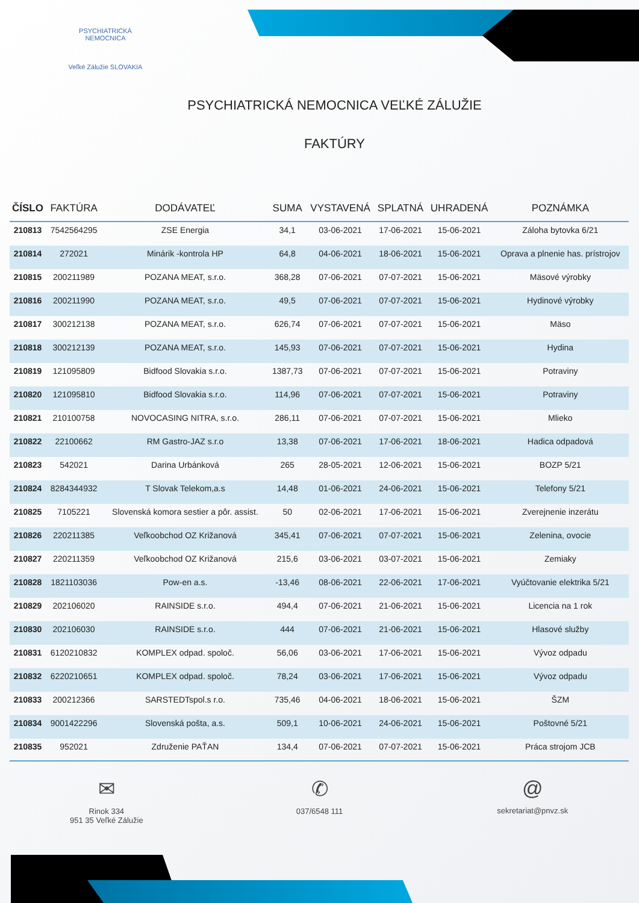PSYCHIATRICKÁ NEMOCNICA
Veľké Zálužie SLOVAKIA
PSYCHIATRICKÁ NEMOCNICA VEĽKÉ ZÁLUŽIE
FAKTÚRY
| ČÍSLO | FAKTÚRA | DODÁVATEĽ | SUMA | VYSTAVENÁ | SPLATNÁ | UHRADENÁ | POZNÁMKA |
| --- | --- | --- | --- | --- | --- | --- | --- |
| 210813 | 7542564295 | ZSE Energia | 34,1 | 03-06-2021 | 17-06-2021 | 15-06-2021 | Záloha bytovka 6/21 |
| 210814 | 272021 | Minárik -kontrola HP | 64,8 | 04-06-2021 | 18-06-2021 | 15-06-2021 | Oprava a plnenie has. prístrojov |
| 210815 | 200211989 | POZANA MEAT, s.r.o. | 368,28 | 07-06-2021 | 07-07-2021 | 15-06-2021 | Mäsové výrobky |
| 210816 | 200211990 | POZANA MEAT, s.r.o. | 49,5 | 07-06-2021 | 07-07-2021 | 15-06-2021 | Hydinové výrobky |
| 210817 | 300212138 | POZANA MEAT, s.r.o. | 626,74 | 07-06-2021 | 07-07-2021 | 15-06-2021 | Mäso |
| 210818 | 300212139 | POZANA MEAT, s.r.o. | 145,93 | 07-06-2021 | 07-07-2021 | 15-06-2021 | Hydina |
| 210819 | 121095809 | Bidfood Slovakia s.r.o. | 1387,73 | 07-06-2021 | 07-07-2021 | 15-06-2021 | Potraviny |
| 210820 | 121095810 | Bidfood Slovakia s.r.o. | 114,96 | 07-06-2021 | 07-07-2021 | 15-06-2021 | Potraviny |
| 210821 | 210100758 | NOVOCASING NITRA, s.r.o. | 286,11 | 07-06-2021 | 07-07-2021 | 15-06-2021 | Mlieko |
| 210822 | 22100662 | RM Gastro-JAZ s.r.o | 13,38 | 07-06-2021 | 17-06-2021 | 18-06-2021 | Hadica odpadová |
| 210823 | 542021 | Darina Urbánková | 265 | 28-05-2021 | 12-06-2021 | 15-06-2021 | BOZP 5/21 |
| 210824 | 8284344932 | T Slovak Telekom,a.s | 14,48 | 01-06-2021 | 24-06-2021 | 15-06-2021 | Telefony 5/21 |
| 210825 | 7105221 | Slovenská komora sestier a pôr. assist. | 50 | 02-06-2021 | 17-06-2021 | 15-06-2021 | Zverejnenie inzerátu |
| 210826 | 220211385 | Veľkoobchod OZ Križanová | 345,41 | 07-06-2021 | 07-07-2021 | 15-06-2021 | Zelenina, ovocie |
| 210827 | 220211359 | Veľkoobchod OZ Križanová | 215,6 | 03-06-2021 | 03-07-2021 | 15-06-2021 | Zemiaky |
| 210828 | 1821103036 | Pow-en a.s. | -13,46 | 08-06-2021 | 22-06-2021 | 17-06-2021 | Vyúčtovanie elektrika 5/21 |
| 210829 | 202106020 | RAINSIDE s.r.o. | 494,4 | 07-06-2021 | 21-06-2021 | 15-06-2021 | Licencia na 1 rok |
| 210830 | 202106030 | RAINSIDE s.r.o. | 444 | 07-06-2021 | 21-06-2021 | 15-06-2021 | Hlasové služby |
| 210831 | 6120210832 | KOMPLEX odpad. spoloč. | 56,06 | 03-06-2021 | 17-06-2021 | 15-06-2021 | Vývoz odpadu |
| 210832 | 6220210651 | KOMPLEX odpad. spoloč. | 78,24 | 03-06-2021 | 17-06-2021 | 15-06-2021 | Vývoz odpadu |
| 210833 | 200212366 | SARSTEDTspol.s r.o. | 735,46 | 04-06-2021 | 18-06-2021 | 15-06-2021 | ŠZM |
| 210834 | 9001422296 | Slovenská pošta, a.s. | 509,1 | 10-06-2021 | 24-06-2021 | 15-06-2021 | Poštovné 5/21 |
| 210835 | 952021 | Združenie PAŤAN | 134,4 | 07-06-2021 | 07-07-2021 | 15-06-2021 | Práca strojom JCB |
✉
Rinok 334
951 35 Veľké Zálužie
✆
037/6548 111
@
sekretariat@pnvz.sk